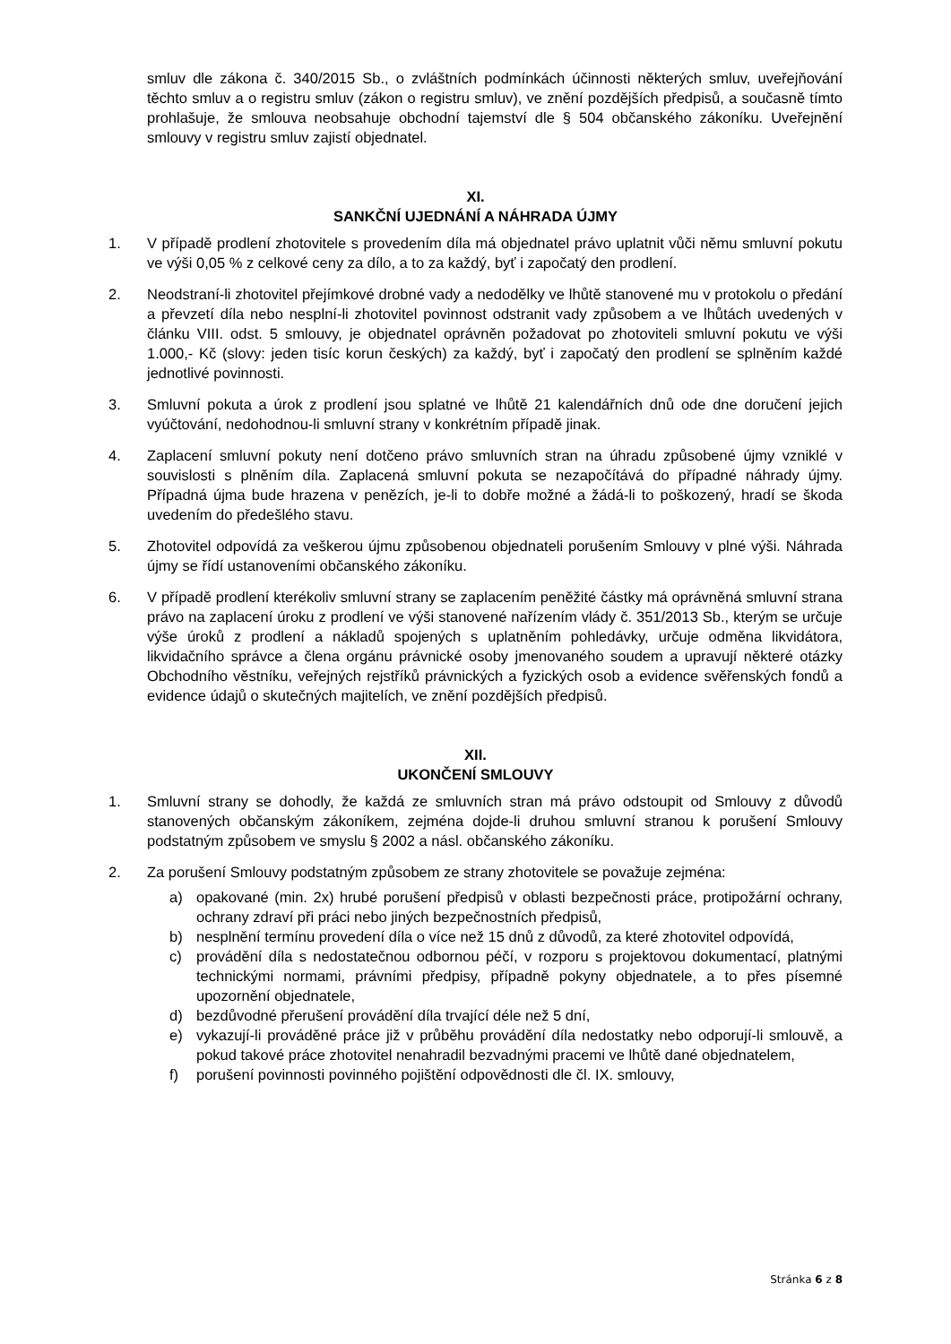smluv dle zákona č. 340/2015 Sb., o zvláštních podmínkách účinnosti některých smluv, uveřejňování těchto smluv a o registru smluv (zákon o registru smluv), ve znění pozdějších předpisů, a současně tímto prohlašuje, že smlouva neobsahuje obchodní tajemství dle § 504 občanského zákoníku. Uveřejnění smlouvy v registru smluv zajistí objednatel.
XI.
SANKČNÍ UJEDNÁNÍ A NÁHRADA ÚJMY
1. V případě prodlení zhotovitele s provedením díla má objednatel právo uplatnit vůči němu smluvní pokutu ve výši 0,05 % z celkové ceny za dílo, a to za každý, byť i započatý den prodlení.
2. Neodstraní-li zhotovitel přejímkové drobné vady a nedodělky ve lhůtě stanovené mu v protokolu o předání a převzetí díla nebo nesplní-li zhotovitel povinnost odstranit vady způsobem a ve lhůtách uvedených v článku VIII. odst. 5 smlouvy, je objednatel oprávněn požadovat po zhotoviteli smluvní pokutu ve výši 1.000,- Kč (slovy: jeden tisíc korun českých) za každý, byť i započatý den prodlení se splněním každé jednotlivé povinnosti.
3. Smluvní pokuta a úrok z prodlení jsou splatné ve lhůtě 21 kalendářních dnů ode dne doručení jejich vyúčtování, nedohodnou-li smluvní strany v konkrétním případě jinak.
4. Zaplacení smluvní pokuty není dotčeno právo smluvních stran na úhradu způsobené újmy vzniklé v souvislosti s plněním díla. Zaplacená smluvní pokuta se nezapočítává do případné náhrady újmy. Případná újma bude hrazena v penězích, je-li to dobře možné a žádá-li to poškozený, hradí se škoda uvedením do předešlého stavu.
5. Zhotovitel odpovídá za veškerou újmu způsobenou objednateli porušením Smlouvy v plné výši. Náhrada újmy se řídí ustanoveními občanského zákoníku.
6. V případě prodlení kterékoliv smluvní strany se zaplacením peněžité částky má oprávněná smluvní strana právo na zaplacení úroku z prodlení ve výši stanovené nařízením vlády č. 351/2013 Sb., kterým se určuje výše úroků z prodlení a nákladů spojených s uplatněním pohledávky, určuje odměna likvidátora, likvidačního správce a člena orgánu právnické osoby jmenovaného soudem a upravují některé otázky Obchodního věstníku, veřejných rejstříků právnických a fyzických osob a evidence svěřenských fondů a evidence údajů o skutečných majitelích, ve znění pozdějších předpisů.
XII.
UKONČENÍ SMLOUVY
1. Smluvní strany se dohodly, že každá ze smluvních stran má právo odstoupit od Smlouvy z důvodů stanovených občanským zákoníkem, zejména dojde-li druhou smluvní stranou k porušení Smlouvy podstatným způsobem ve smyslu § 2002 a násl. občanského zákoníku.
2. Za porušení Smlouvy podstatným způsobem ze strany zhotovitele se považuje zejména:
a) opakované (min. 2x) hrubé porušení předpisů v oblasti bezpečnosti práce, protipožární ochrany, ochrany zdraví při práci nebo jiných bezpečnostních předpisů,
b) nesplnění termínu provedení díla o více než 15 dnů z důvodů, za které zhotovitel odpovídá,
c) provádění díla s nedostatečnou odbornou péčí, v rozporu s projektovou dokumentací, platnými technickými normami, právními předpisy, případně pokyny objednatele, a to přes písemné upozornění objednatele,
d) bezdůvodné přerušení provádění díla trvající déle než 5 dní,
e) vykazují-li prováděné práce již v průběhu provádění díla nedostatky nebo odporují-li smlouvě, a pokud takové práce zhotovitel nenahradil bezvadnými pracemi ve lhůtě dané objednatelem,
f) porušení povinnosti povinného pojištění odpovědnosti dle čl. IX. smlouvy,
Stránka 6 z 8